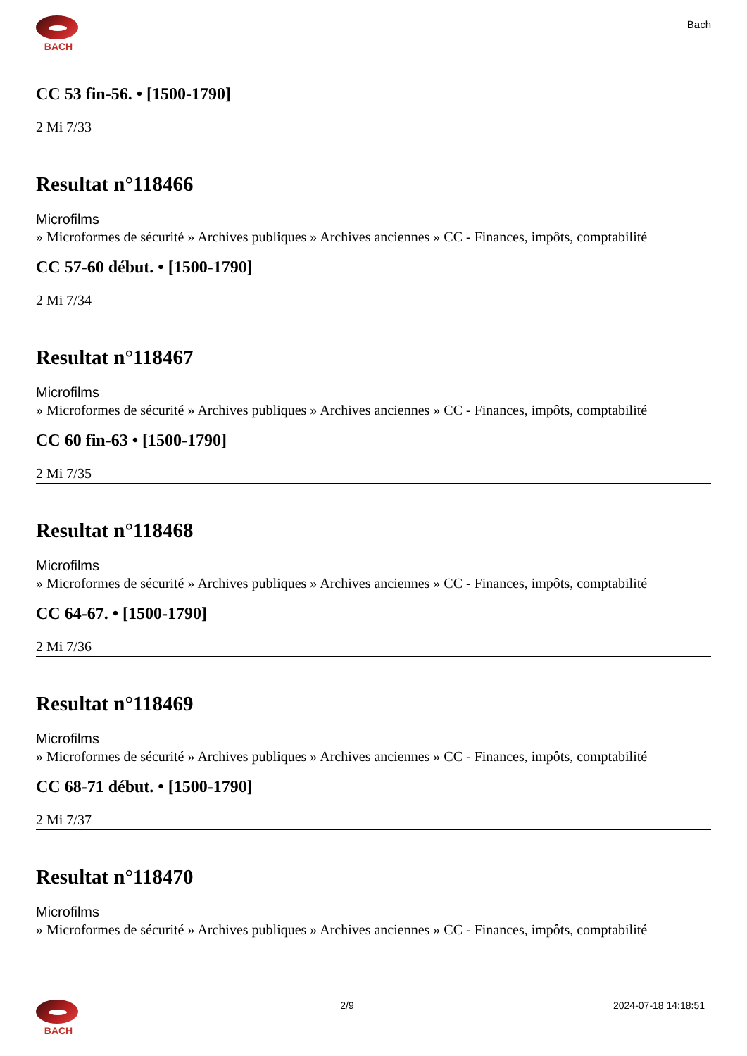BACH Bach
CC 53 fin-56. • [1500-1790]
2 Mi 7/33
Resultat n°118466
Microfilms
» Microformes de sécurité » Archives publiques » Archives anciennes » CC - Finances, impôts, comptabilité
CC 57-60 début. • [1500-1790]
2 Mi 7/34
Resultat n°118467
Microfilms
» Microformes de sécurité » Archives publiques » Archives anciennes » CC - Finances, impôts, comptabilité
CC 60 fin-63 • [1500-1790]
2 Mi 7/35
Resultat n°118468
Microfilms
» Microformes de sécurité » Archives publiques » Archives anciennes » CC - Finances, impôts, comptabilité
CC 64-67. • [1500-1790]
2 Mi 7/36
Resultat n°118469
Microfilms
» Microformes de sécurité » Archives publiques » Archives anciennes » CC - Finances, impôts, comptabilité
CC 68-71 début. • [1500-1790]
2 Mi 7/37
Resultat n°118470
Microfilms
» Microformes de sécurité » Archives publiques » Archives anciennes » CC - Finances, impôts, comptabilité
BACH 2/9 2024-07-18 14:18:51